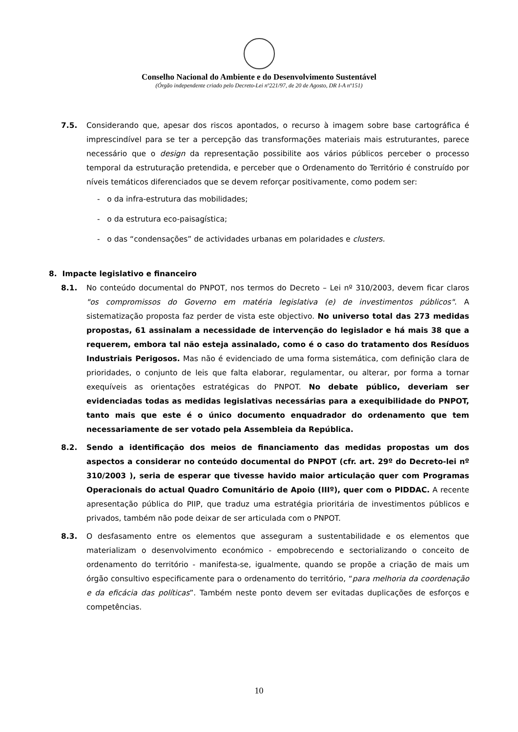Conselho Nacional do Ambiente e do Desenvolvimento Sustentável
(Órgão independente criado pelo Decreto-Lei nº221/97, de 20 de Agosto, DR I-A nº151)
7.5. Considerando que, apesar dos riscos apontados, o recurso à imagem sobre base cartográfica é imprescindível para se ter a percepção das transformações materiais mais estruturantes, parece necessário que o design da representação possibilite aos vários públicos perceber o processo temporal da estruturação pretendida, e perceber que o Ordenamento do Território é construído por níveis temáticos diferenciados que se devem reforçar positivamente, como podem ser:
- o da infra-estrutura das mobilidades;
- o da estrutura eco-paisagística;
- o das “condensações” de actividades urbanas em polaridades e clusters.
8. Impacte legislativo e financeiro
8.1. No conteúdo documental do PNPOT, nos termos do Decreto – Lei nº 310/2003, devem ficar claros "os compromissos do Governo em matéria legislativa (e) de investimentos públicos". A sistematização proposta faz perder de vista este objectivo. No universo total das 273 medidas propostas, 61 assinalam a necessidade de intervenção do legislador e há mais 38 que a requerem, embora tal não esteja assinalado, como é o caso do tratamento dos Resíduos Industriais Perigosos. Mas não é evidenciado de uma forma sistemática, com definição clara de prioridades, o conjunto de leis que falta elaborar, regulamentar, ou alterar, por forma a tornar exequíveis as orientações estratégicas do PNPOT. No debate público, deveriam ser evidenciadas todas as medidas legislativas necessárias para a exequibilidade do PNPOT, tanto mais que este é o único documento enquadrador do ordenamento que tem necessariamente de ser votado pela Assembleia da República.
8.2. Sendo a identificação dos meios de financiamento das medidas propostas um dos aspectos a considerar no conteúdo documental do PNPOT (cfr. art. 29º do Decreto-lei nº 310/2003 ), seria de esperar que tivesse havido maior articulação quer com Programas Operacionais do actual Quadro Comunitário de Apoio (IIIº), quer com o PIDDAC. A recente apresentação pública do PIIP, que traduz uma estratégia prioritária de investimentos públicos e privados, também não pode deixar de ser articulada com o PNPOT.
8.3. O desfasamento entre os elementos que asseguram a sustentabilidade e os elementos que materializam o desenvolvimento económico - empobrecendo e sectorializando o conceito de ordenamento do território - manifesta-se, igualmente, quando se propõe a criação de mais um órgão consultivo especificamente para o ordenamento do território, “para melhoria da coordenação e da eficácia das políticas”. Também neste ponto devem ser evitadas duplicações de esforços e competências.
10